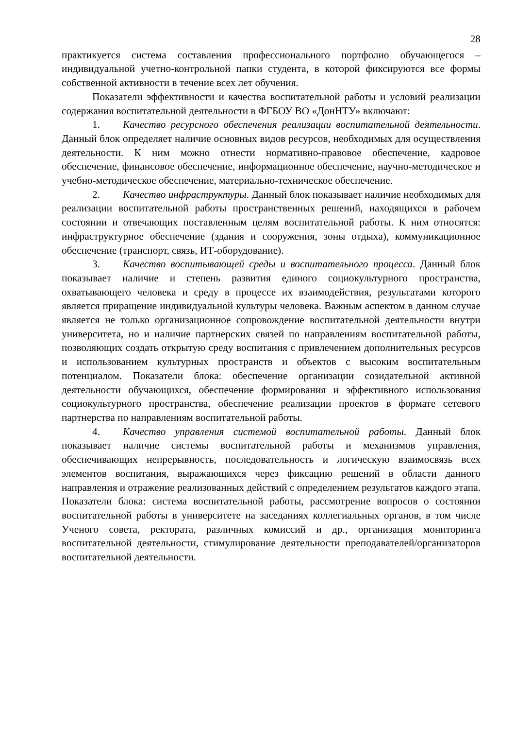28
практикуется система составления профессионального портфолио обучающегося – индивидуальной учетно-контрольной папки студента, в которой фиксируются все формы собственной активности в течение всех лет обучения.
Показатели эффективности и качества воспитательной работы и условий реализации содержания воспитательной деятельности в ФГБОУ ВО «ДонНТУ» включают:
1. Качество ресурсного обеспечения реализации воспитательной деятельности. Данный блок определяет наличие основных видов ресурсов, необходимых для осуществления деятельности. К ним можно отнести нормативно-правовое обеспечение, кадровое обеспечение, финансовое обеспечение, информационное обеспечение, научно-методическое и учебно-методическое обеспечение, материально-техническое обеспечение.
2. Качество инфраструктуры. Данный блок показывает наличие необходимых для реализации воспитательной работы пространственных решений, находящихся в рабочем состоянии и отвечающих поставленным целям воспитательной работы. К ним относятся: инфраструктурное обеспечение (здания и сооружения, зоны отдыха), коммуникационное обеспечение (транспорт, связь, ИТ-оборудование).
3. Качество воспитывающей среды и воспитательного процесса. Данный блок показывает наличие и степень развития единого социокультурного пространства, охватывающего человека и среду в процессе их взаимодействия, результатами которого является приращение индивидуальной культуры человека. Важным аспектом в данном случае является не только организационное сопровождение воспитательной деятельности внутри университета, но и наличие партнерских связей по направлениям воспитательной работы, позволяющих создать открытую среду воспитания с привлечением дополнительных ресурсов и использованием культурных пространств и объектов с высоким воспитательным потенциалом. Показатели блока: обеспечение организации созидательной активной деятельности обучающихся, обеспечение формирования и эффективного использования социокультурного пространства, обеспечение реализации проектов в формате сетевого партнерства по направлениям воспитательной работы.
4. Качество управления системой воспитательной работы. Данный блок показывает наличие системы воспитательной работы и механизмов управления, обеспечивающих непрерывность, последовательность и логическую взаимосвязь всех элементов воспитания, выражающихся через фиксацию решений в области данного направления и отражение реализованных действий с определением результатов каждого этапа. Показатели блока: система воспитательной работы, рассмотрение вопросов о состоянии воспитательной работы в университете на заседаниях коллегиальных органов, в том числе Ученого совета, ректората, различных комиссий и др., организация мониторинга воспитательной деятельности, стимулирование деятельности преподавателей/организаторов воспитательной деятельности.